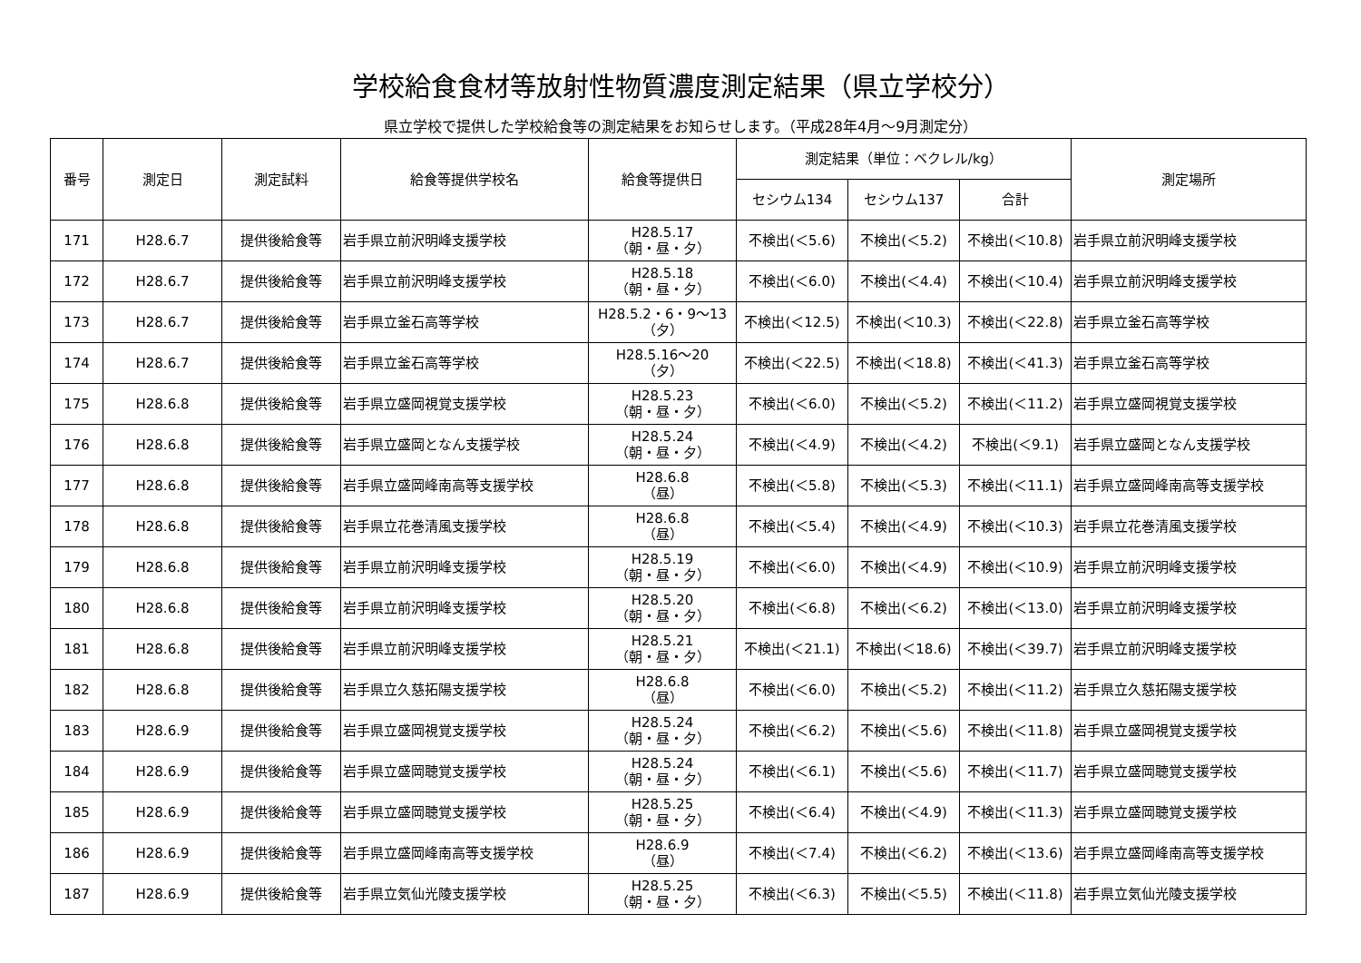学校給食食材等放射性物質濃度測定結果（県立学校分）
県立学校で提供した学校給食等の測定結果をお知らせします。（平成28年4月～9月測定分）
| 番号 | 測定日 | 測定試料 | 給食等提供学校名 | 給食等提供日 | 測定結果（単位：ベクレル/kg） | | | 測定場所 |
| --- | --- | --- | --- | --- | --- | --- | --- | --- |
| | | | | | セシウム134 | セシウム137 | 合計 | |
| 171 | H28.6.7 | 提供後給食等 | 岩手県立前沢明峰支援学校 | H28.5.17 （朝・昼・夕） | 不検出(＜5.6) | 不検出(＜5.2) | 不検出(＜10.8) | 岩手県立前沢明峰支援学校 |
| 172 | H28.6.7 | 提供後給食等 | 岩手県立前沢明峰支援学校 | H28.5.18 （朝・昼・夕） | 不検出(＜6.0) | 不検出(＜4.4) | 不検出(＜10.4) | 岩手県立前沢明峰支援学校 |
| 173 | H28.6.7 | 提供後給食等 | 岩手県立釜石高等学校 | H28.5.2・6・9～13 （夕） | 不検出(＜12.5) | 不検出(＜10.3) | 不検出(＜22.8) | 岩手県立釜石高等学校 |
| 174 | H28.6.7 | 提供後給食等 | 岩手県立釜石高等学校 | H28.5.16～20 （夕） | 不検出(＜22.5) | 不検出(＜18.8) | 不検出(＜41.3) | 岩手県立釜石高等学校 |
| 175 | H28.6.8 | 提供後給食等 | 岩手県立盛岡視覚支援学校 | H28.5.23 （朝・昼・夕） | 不検出(＜6.0) | 不検出(＜5.2) | 不検出(＜11.2) | 岩手県立盛岡視覚支援学校 |
| 176 | H28.6.8 | 提供後給食等 | 岩手県立盛岡となん支援学校 | H28.5.24 （朝・昼・夕） | 不検出(＜4.9) | 不検出(＜4.2) | 不検出(＜9.1) | 岩手県立盛岡となん支援学校 |
| 177 | H28.6.8 | 提供後給食等 | 岩手県立盛岡峰南高等支援学校 | H28.6.8 （昼） | 不検出(＜5.8) | 不検出(＜5.3) | 不検出(＜11.1) | 岩手県立盛岡峰南高等支援学校 |
| 178 | H28.6.8 | 提供後給食等 | 岩手県立花巻清風支援学校 | H28.6.8 （昼） | 不検出(＜5.4) | 不検出(＜4.9) | 不検出(＜10.3) | 岩手県立花巻清風支援学校 |
| 179 | H28.6.8 | 提供後給食等 | 岩手県立前沢明峰支援学校 | H28.5.19 （朝・昼・夕） | 不検出(＜6.0) | 不検出(＜4.9) | 不検出(＜10.9) | 岩手県立前沢明峰支援学校 |
| 180 | H28.6.8 | 提供後給食等 | 岩手県立前沢明峰支援学校 | H28.5.20 （朝・昼・夕） | 不検出(＜6.8) | 不検出(＜6.2) | 不検出(＜13.0) | 岩手県立前沢明峰支援学校 |
| 181 | H28.6.8 | 提供後給食等 | 岩手県立前沢明峰支援学校 | H28.5.21 （朝・昼・夕） | 不検出(＜21.1) | 不検出(＜18.6) | 不検出(＜39.7) | 岩手県立前沢明峰支援学校 |
| 182 | H28.6.8 | 提供後給食等 | 岩手県立久慈拓陽支援学校 | H28.6.8 （昼） | 不検出(＜6.0) | 不検出(＜5.2) | 不検出(＜11.2) | 岩手県立久慈拓陽支援学校 |
| 183 | H28.6.9 | 提供後給食等 | 岩手県立盛岡視覚支援学校 | H28.5.24 （朝・昼・夕） | 不検出(＜6.2) | 不検出(＜5.6) | 不検出(＜11.8) | 岩手県立盛岡視覚支援学校 |
| 184 | H28.6.9 | 提供後給食等 | 岩手県立盛岡聴覚支援学校 | H28.5.24 （朝・昼・夕） | 不検出(＜6.1) | 不検出(＜5.6) | 不検出(＜11.7) | 岩手県立盛岡聴覚支援学校 |
| 185 | H28.6.9 | 提供後給食等 | 岩手県立盛岡聴覚支援学校 | H28.5.25 （朝・昼・夕） | 不検出(＜6.4) | 不検出(＜4.9) | 不検出(＜11.3) | 岩手県立盛岡聴覚支援学校 |
| 186 | H28.6.9 | 提供後給食等 | 岩手県立盛岡峰南高等支援学校 | H28.6.9 （昼） | 不検出(＜7.4) | 不検出(＜6.2) | 不検出(＜13.6) | 岩手県立盛岡峰南高等支援学校 |
| 187 | H28.6.9 | 提供後給食等 | 岩手県立気仙光陵支援学校 | H28.5.25 （朝・昼・夕） | 不検出(＜6.3) | 不検出(＜5.5) | 不検出(＜11.8) | 岩手県立気仙光陵支援学校 |